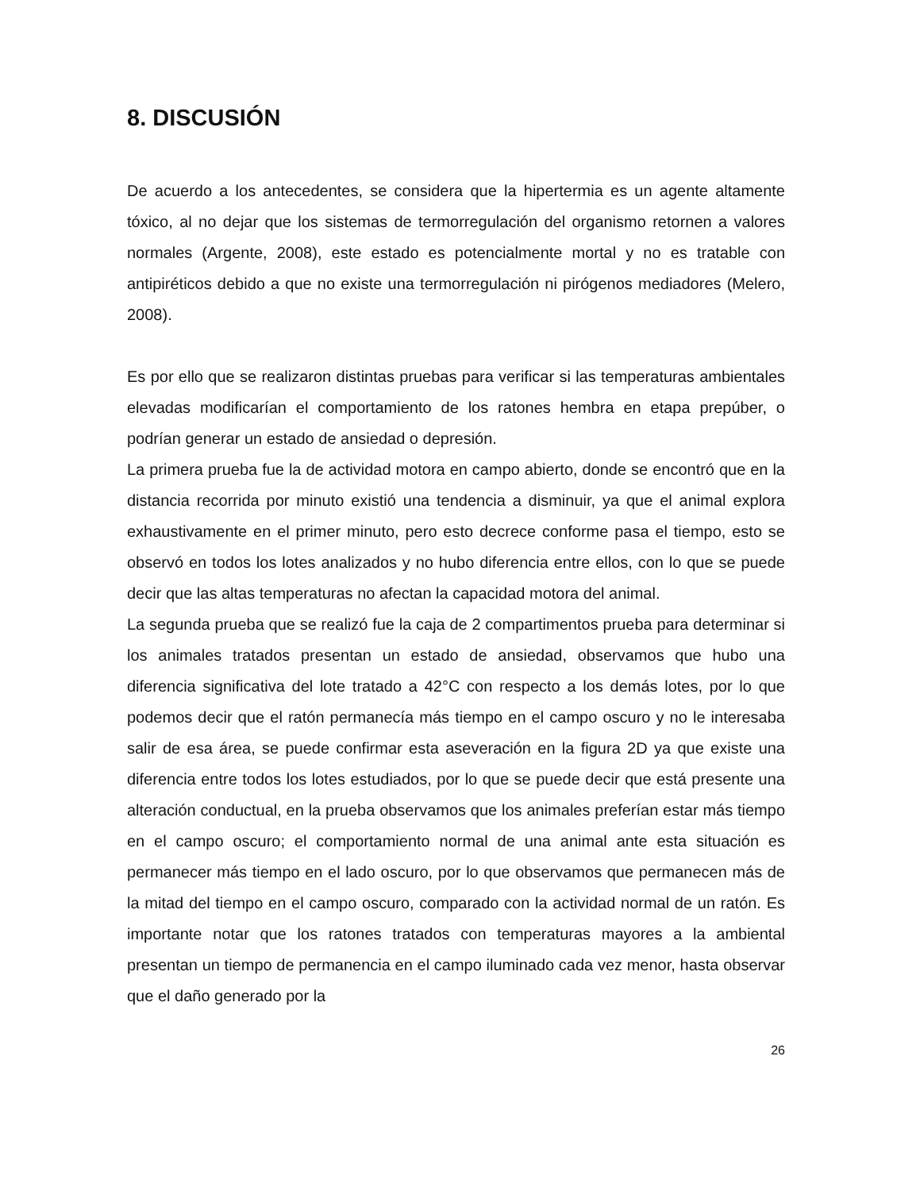8. DISCUSIÓN
De acuerdo a los antecedentes, se considera que la hipertermia es un agente altamente tóxico, al no dejar que los sistemas de termorregulación del organismo retornen a valores normales (Argente, 2008), este estado es potencialmente mortal y no es tratable con antipiréticos debido a que no existe una termorregulación ni pirógenos mediadores (Melero, 2008).
Es por ello que se realizaron distintas pruebas para verificar si las temperaturas ambientales elevadas modificarían el comportamiento de los ratones hembra en etapa prepúber, o podrían generar un estado de ansiedad o depresión.
La primera prueba fue la de actividad motora en campo abierto, donde se encontró que en la distancia recorrida por minuto existió una tendencia a disminuir, ya que el animal explora exhaustivamente en el primer minuto, pero esto decrece conforme pasa el tiempo, esto se observó en todos los lotes analizados y no hubo diferencia entre ellos, con lo que se puede decir que las altas temperaturas no afectan la capacidad motora del animal.
La segunda prueba que se realizó fue la caja de 2 compartimentos prueba para determinar si los animales tratados presentan un estado de ansiedad, observamos que hubo una diferencia significativa del lote tratado a 42°C con respecto a los demás lotes, por lo que podemos decir que el ratón permanecía más tiempo en el campo oscuro y no le interesaba salir de esa área, se puede confirmar esta aseveración en la figura 2D ya que existe una diferencia entre todos los lotes estudiados, por lo que se puede decir que está presente una alteración conductual, en la prueba observamos que los animales preferían estar más tiempo en el campo oscuro; el comportamiento normal de una animal ante esta situación es permanecer más tiempo en el lado oscuro, por lo que observamos que permanecen más de la mitad del tiempo en el campo oscuro, comparado con la actividad normal de un ratón. Es importante notar que los ratones tratados con temperaturas mayores a la ambiental presentan un tiempo de permanencia en el campo iluminado cada vez menor, hasta observar que el daño generado por la
26